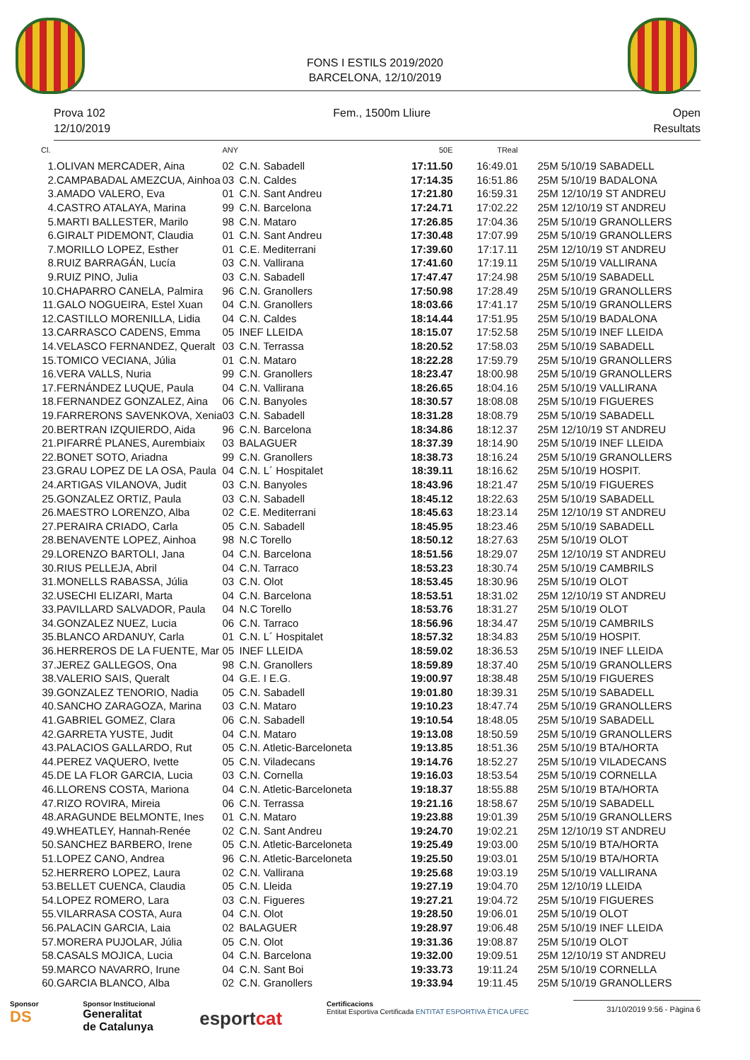FONS I ESTILS 2019/2020
BARCELONA, 12/10/2019
Prova 102
12/10/2019
Fem., 1500m Lliure Open
Resultats
| Cl. | | ANY | | 50E | TReal | |
| --- | --- | --- | --- | --- | --- | --- |
| 1. | OLIVAN MERCADER, Aina | 02 | C.N. Sabadell | 17:11.50 | 16:49.01 | 25M 5/10/19 SABADELL |
| 2. | CAMPABADAL AMEZCUA, Ainhoa | 03 | C.N. Caldes | 17:14.35 | 16:51.86 | 25M 5/10/19 BADALONA |
| 3. | AMADO VALERO, Eva | 01 | C.N. Sant Andreu | 17:21.80 | 16:59.31 | 25M 12/10/19 ST ANDREU |
| 4. | CASTRO ATALAYA, Marina | 99 | C.N. Barcelona | 17:24.71 | 17:02.22 | 25M 12/10/19 ST ANDREU |
| 5. | MARTI BALLESTER, Marilo | 98 | C.N. Mataro | 17:26.85 | 17:04.36 | 25M 5/10/19 GRANOLLERS |
| 6. | GIRALT PIDEMONT, Claudia | 01 | C.N. Sant Andreu | 17:30.48 | 17:07.99 | 25M 5/10/19 GRANOLLERS |
| 7. | MORILLO LOPEZ, Esther | 01 | C.E. Mediterrani | 17:39.60 | 17:17.11 | 25M 12/10/19 ST ANDREU |
| 8. | RUIZ BARRAGÁN, Lucía | 03 | C.N. Vallirana | 17:41.60 | 17:19.11 | 25M 5/10/19 VALLIRANA |
| 9. | RUIZ PINO, Julia | 03 | C.N. Sabadell | 17:47.47 | 17:24.98 | 25M 5/10/19 SABADELL |
| 10. | CHAPARRO CANELA, Palmira | 96 | C.N. Granollers | 17:50.98 | 17:28.49 | 25M 5/10/19 GRANOLLERS |
| 11. | GALO NOGUEIRA, Estel Xuan | 04 | C.N. Granollers | 18:03.66 | 17:41.17 | 25M 5/10/19 GRANOLLERS |
| 12. | CASTILLO MORENILLA, Lidia | 04 | C.N. Caldes | 18:14.44 | 17:51.95 | 25M 5/10/19 BADALONA |
| 13. | CARRASCO CADENS, Emma | 05 | INEF LLEIDA | 18:15.07 | 17:52.58 | 25M 5/10/19 INEF LLEIDA |
| 14. | VELASCO FERNANDEZ, Queralt | 03 | C.N. Terrassa | 18:20.52 | 17:58.03 | 25M 5/10/19 SABADELL |
| 15. | TOMICO VECIANA, Júlia | 01 | C.N. Mataro | 18:22.28 | 17:59.79 | 25M 5/10/19 GRANOLLERS |
| 16. | VERA VALLS, Nuria | 99 | C.N. Granollers | 18:23.47 | 18:00.98 | 25M 5/10/19 GRANOLLERS |
| 17. | FERNÁNDEZ LUQUE, Paula | 04 | C.N. Vallirana | 18:26.65 | 18:04.16 | 25M 5/10/19 VALLIRANA |
| 18. | FERNANDEZ GONZALEZ, Aina | 06 | C.N. Banyoles | 18:30.57 | 18:08.08 | 25M 5/10/19 FIGUERES |
| 19. | FARRERONS SAVENKOVA, Xenia | 03 | C.N. Sabadell | 18:31.28 | 18:08.79 | 25M 5/10/19 SABADELL |
| 20. | BERTRAN IZQUIERDO, Aida | 96 | C.N. Barcelona | 18:34.86 | 18:12.37 | 25M 12/10/19 ST ANDREU |
| 21. | PIFARRÉ PLANES, Aurembiaix | 03 | BALAGUER | 18:37.39 | 18:14.90 | 25M 5/10/19 INEF LLEIDA |
| 22. | BONET SOTO, Ariadna | 99 | C.N. Granollers | 18:38.73 | 18:16.24 | 25M 5/10/19 GRANOLLERS |
| 23. | GRAU LOPEZ DE LA OSA, Paula | 04 | C.N. L´ Hospitalet | 18:39.11 | 18:16.62 | 25M 5/10/19 HOSPIT. |
| 24. | ARTIGAS VILANOVA, Judit | 03 | C.N. Banyoles | 18:43.96 | 18:21.47 | 25M 5/10/19 FIGUERES |
| 25. | GONZALEZ ORTIZ, Paula | 03 | C.N. Sabadell | 18:45.12 | 18:22.63 | 25M 5/10/19 SABADELL |
| 26. | MAESTRO LORENZO, Alba | 02 | C.E. Mediterrani | 18:45.63 | 18:23.14 | 25M 12/10/19 ST ANDREU |
| 27. | PERAIRA CRIADO, Carla | 05 | C.N. Sabadell | 18:45.95 | 18:23.46 | 25M 5/10/19 SABADELL |
| 28. | BENAVENTE LOPEZ, Ainhoa | 98 | N.C Torello | 18:50.12 | 18:27.63 | 25M 5/10/19 OLOT |
| 29. | LORENZO BARTOLI, Jana | 04 | C.N. Barcelona | 18:51.56 | 18:29.07 | 25M 12/10/19 ST ANDREU |
| 30. | RIUS PELLEJA, Abril | 04 | C.N. Tarraco | 18:53.23 | 18:30.74 | 25M 5/10/19 CAMBRILS |
| 31. | MONELLS RABASSA, Júlia | 03 | C.N. Olot | 18:53.45 | 18:30.96 | 25M 5/10/19 OLOT |
| 32. | USECHI ELIZARI, Marta | 04 | C.N. Barcelona | 18:53.51 | 18:31.02 | 25M 12/10/19 ST ANDREU |
| 33. | PAVILLARD SALVADOR, Paula | 04 | N.C Torello | 18:53.76 | 18:31.27 | 25M 5/10/19 OLOT |
| 34. | GONZALEZ NUEZ, Lucia | 06 | C.N. Tarraco | 18:56.96 | 18:34.47 | 25M 5/10/19 CAMBRILS |
| 35. | BLANCO ARDANUY, Carla | 01 | C.N. L´ Hospitalet | 18:57.32 | 18:34.83 | 25M 5/10/19 HOSPIT. |
| 36. | HERREROS DE LA FUENTE, Mar | 05 | INEF LLEIDA | 18:59.02 | 18:36.53 | 25M 5/10/19 INEF LLEIDA |
| 37. | JEREZ GALLEGOS, Ona | 98 | C.N. Granollers | 18:59.89 | 18:37.40 | 25M 5/10/19 GRANOLLERS |
| 38. | VALERIO SAIS, Queralt | 04 | G.E. I E.G. | 19:00.97 | 18:38.48 | 25M 5/10/19 FIGUERES |
| 39. | GONZALEZ TENORIO, Nadia | 05 | C.N. Sabadell | 19:01.80 | 18:39.31 | 25M 5/10/19 SABADELL |
| 40. | SANCHO ZARAGOZA, Marina | 03 | C.N. Mataro | 19:10.23 | 18:47.74 | 25M 5/10/19 GRANOLLERS |
| 41. | GABRIEL GOMEZ, Clara | 06 | C.N. Sabadell | 19:10.54 | 18:48.05 | 25M 5/10/19 SABADELL |
| 42. | GARRETA YUSTE, Judit | 04 | C.N. Mataro | 19:13.08 | 18:50.59 | 25M 5/10/19 GRANOLLERS |
| 43. | PALACIOS GALLARDO, Rut | 05 | C.N. Atletic-Barceloneta | 19:13.85 | 18:51.36 | 25M 5/10/19 BTA/HORTA |
| 44. | PEREZ VAQUERO, Ivette | 05 | C.N. Viladecans | 19:14.76 | 18:52.27 | 25M 5/10/19 VILADECANS |
| 45. | DE LA FLOR GARCIA, Lucia | 03 | C.N. Cornella | 19:16.03 | 18:53.54 | 25M 5/10/19 CORNELLA |
| 46. | LLORENS COSTA, Mariona | 04 | C.N. Atletic-Barceloneta | 19:18.37 | 18:55.88 | 25M 5/10/19 BTA/HORTA |
| 47. | RIZO ROVIRA, Mireia | 06 | C.N. Terrassa | 19:21.16 | 18:58.67 | 25M 5/10/19 SABADELL |
| 48. | ARAGUNDE BELMONTE, Ines | 01 | C.N. Mataro | 19:23.88 | 19:01.39 | 25M 5/10/19 GRANOLLERS |
| 49. | WHEATLEY, Hannah-Renée | 02 | C.N. Sant Andreu | 19:24.70 | 19:02.21 | 25M 12/10/19 ST ANDREU |
| 50. | SANCHEZ BARBERO, Irene | 05 | C.N. Atletic-Barceloneta | 19:25.49 | 19:03.00 | 25M 5/10/19 BTA/HORTA |
| 51. | LOPEZ CANO, Andrea | 96 | C.N. Atletic-Barceloneta | 19:25.50 | 19:03.01 | 25M 5/10/19 BTA/HORTA |
| 52. | HERRERO LOPEZ, Laura | 02 | C.N. Vallirana | 19:25.68 | 19:03.19 | 25M 5/10/19 VALLIRANA |
| 53. | BELLET CUENCA, Claudia | 05 | C.N. Lleida | 19:27.19 | 19:04.70 | 25M 12/10/19 LLEIDA |
| 54. | LOPEZ ROMERO, Lara | 03 | C.N. Figueres | 19:27.21 | 19:04.72 | 25M 5/10/19 FIGUERES |
| 55. | VILARRASA COSTA, Aura | 04 | C.N. Olot | 19:28.50 | 19:06.01 | 25M 5/10/19 OLOT |
| 56. | PALACIN GARCIA, Laia | 02 | BALAGUER | 19:28.97 | 19:06.48 | 25M 5/10/19 INEF LLEIDA |
| 57. | MORERA PUJOLAR, Júlia | 05 | C.N. Olot | 19:31.36 | 19:08.87 | 25M 5/10/19 OLOT |
| 58. | CASALS MOJICA, Lucia | 04 | C.N. Barcelona | 19:32.00 | 19:09.51 | 25M 12/10/19 ST ANDREU |
| 59. | MARCO NAVARRO, Irune | 04 | C.N. Sant Boi | 19:33.73 | 19:11.24 | 25M 5/10/19 CORNELLA |
| 60. | GARCIA BLANCO, Alba | 02 | C.N. Granollers | 19:33.94 | 19:11.45 | 25M 5/10/19 GRANOLLERS |
Sponsor
DS
Sponsor Institucional
Generalitat
de Catalunya
esportcat
Certificacions
Entitat Esportiva Certificada ENTITAT ESPORTIVA ÈTICA UFEC
31/10/2019 9:56 - Pàgina 6